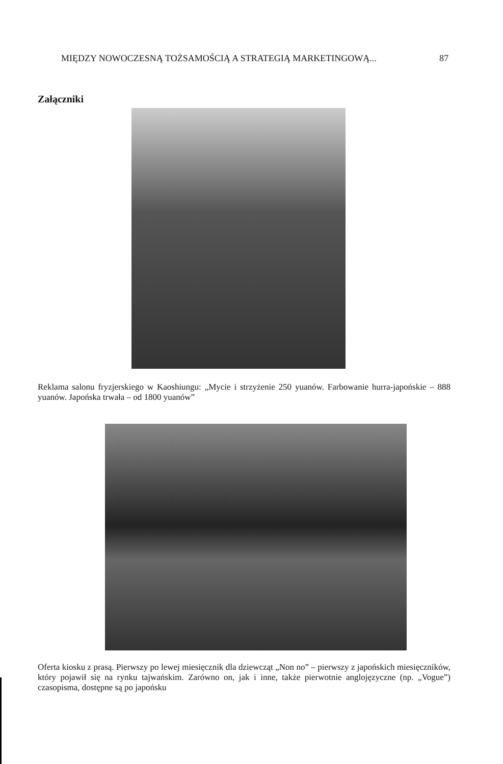MIĘDZY NOWOCZESNĄ TOŻSAMOŚCIĄ A STRATEGIĄ MARKETINGOWĄ... 87
Załączniki
Reklama salonu fryzjerskiego w Kaoshiungu: „Mycie i strzyżenie 250 yuanów. Farbowanie hurra-japońskie – 888 yuanów. Japońska trwała – od 1800 yuanów”
Oferta kiosku z prasą. Pierwszy po lewej miesięcznik dla dziewcząt „Non no” – pierwszy z japońskich miesięczników, który pojawił się na rynku tajwańskim. Zarówno on, jak i inne, także pierwotnie anglojęzyczne (np. „Vogue”) czasopisma, dostępne są po japońsku